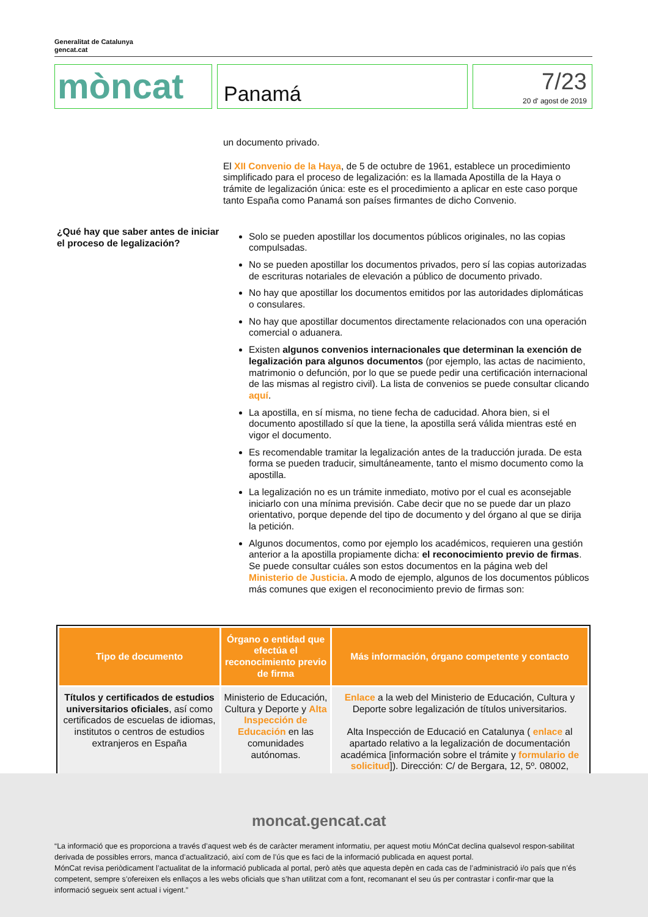Generalitat de Catalunya
gencat.cat
mòncat
Panamá
7/23
20 d' agost de 2019
un documento privado.
El XII Convenio de la Haya, de 5 de octubre de 1961, establece un procedimiento simplificado para el proceso de legalización: es la llamada Apostilla de la Haya o trámite de legalización única: este es el procedimiento a aplicar en este caso porque tanto España como Panamá son países firmantes de dicho Convenio.
Solo se pueden apostillar los documentos públicos originales, no las copias compulsadas.
No se pueden apostillar los documentos privados, pero sí las copias autorizadas de escrituras notariales de elevación a público de documento privado.
No hay que apostillar los documentos emitidos por las autoridades diplomáticas o consulares.
No hay que apostillar documentos directamente relacionados con una operación comercial o aduanera.
Existen algunos convenios internacionales que determinan la exención de legalización para algunos documentos (por ejemplo, las actas de nacimiento, matrimonio o defunción, por lo que se puede pedir una certificación internacional de las mismas al registro civil). La lista de convenios se puede consultar clicando aquí.
La apostilla, en sí misma, no tiene fecha de caducidad. Ahora bien, si el documento apostillado sí que la tiene, la apostilla será válida mientras esté en vigor el documento.
Es recomendable tramitar la legalización antes de la traducción jurada. De esta forma se pueden traducir, simultáneamente, tanto el mismo documento como la apostilla.
La legalización no es un trámite inmediato, motivo por el cual es aconsejable iniciarlo con una mínima previsión. Cabe decir que no se puede dar un plazo orientativo, porque depende del tipo de documento y del órgano al que se dirija la petición.
Algunos documentos, como por ejemplo los académicos, requieren una gestión anterior a la apostilla propiamente dicha: el reconocimiento previo de firmas. Se puede consultar cuáles son estos documentos en la página web del Ministerio de Justicia. A modo de ejemplo, algunos de los documentos públicos más comunes que exigen el reconocimiento previo de firmas son:
¿Qué hay que saber antes de iniciar el proceso de legalización?
| Tipo de documento | Órgano o entidad que efectúa el reconocimiento previo de firma | Más información, órgano competente y contacto |
| --- | --- | --- |
| Títulos y certificados de estudios universitarios oficiales , así como certificados de escuelas de idiomas, institutos o centros de estudios extranjeros en España | Ministerio de Educación, Cultura y Deporte y Alta Inspección de Educación en las comunidades autónomas. | Enlace a la web del Ministerio de Educación, Cultura y Deporte sobre legalización de títulos universitarios. Alta Inspección de Educació en Catalunya ( enlace al apartado relativo a la legalización de documentación académica [información sobre el trámite y formulario de solicitud ]). Dirección: C/ de Bergara, 12, 5º. 08002, |
moncat.gencat.cat
“La informació que es proporciona a través d’aquest web és de caràcter merament informatiu, per aquest motiu MónCat declina qualsevol respon-sabilitat derivada de possibles errors, manca d’actualització, així com de l’ús que es faci de la informació publicada en aquest portal.
MónCat revisa periòdicament l’actualitat de la informació publicada al portal, però atès que aquesta depèn en cada cas de l’administració i/o país que n’és competent, sempre s’ofereixen els enllaços a les webs oficials que s’han utilitzat com a font, recomanant el seu ús per contrastar i confir-mar que la informació segueix sent actual i vigent.”